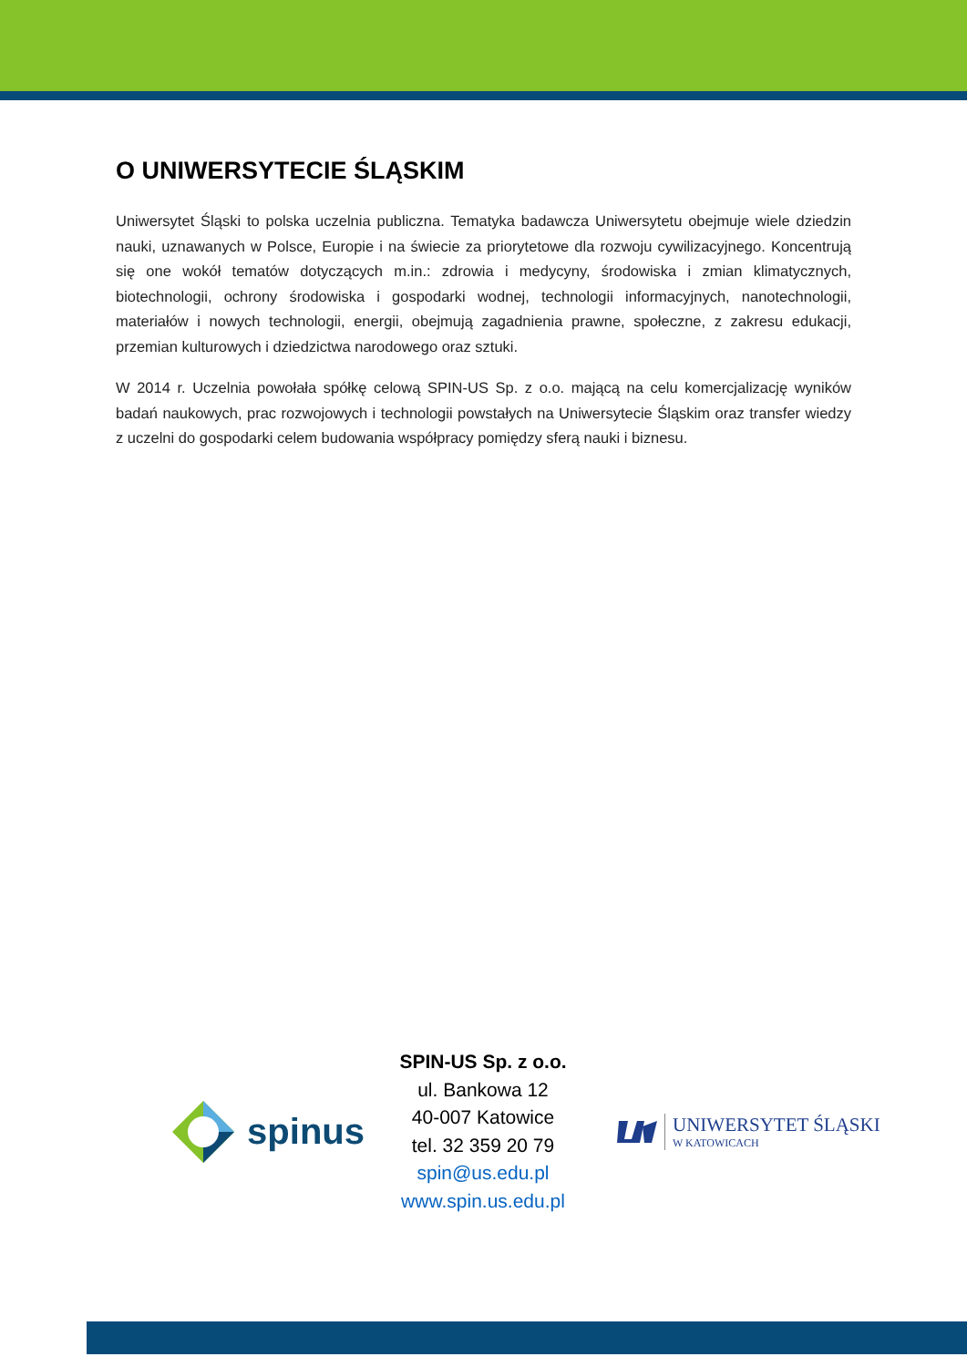O UNIWERSYTECIE ŚLĄSKIM
Uniwersytet Śląski to polska uczelnia publiczna. Tematyka badawcza Uniwersytetu obejmuje wiele dziedzin nauki, uznawanych w Polsce, Europie i na świecie za priorytetowe dla rozwoju cywilizacyjnego. Koncentrują się one wokół tematów dotyczących m.in.: zdrowia i medycyny, środowiska i zmian klimatycznych, biotechnologii, ochrony środowiska i gospodarki wodnej, technologii informacyjnych, nanotechnologii, materiałów i nowych technologii, energii, obejmują zagadnienia prawne, społeczne, z zakresu edukacji, przemian kulturowych i dziedzictwa narodowego oraz sztuki.
W 2014 r. Uczelnia powołała spółkę celową SPIN-US Sp. z o.o. mającą na celu komercjalizację wyników badań naukowych, prac rozwojowych i technologii powstałych na Uniwersytecie Śląskim oraz transfer wiedzy z uczelni do gospodarki celem budowania współpracy pomiędzy sferą nauki i biznesu.
spinus
SPIN-US Sp. z o.o.
ul. Bankowa 12
40-007 Katowice
tel. 32 359 20 79
spin@us.edu.pl
www.spin.us.edu.pl
UNIWERSYTET ŚLĄSKI
W KATOWICACH